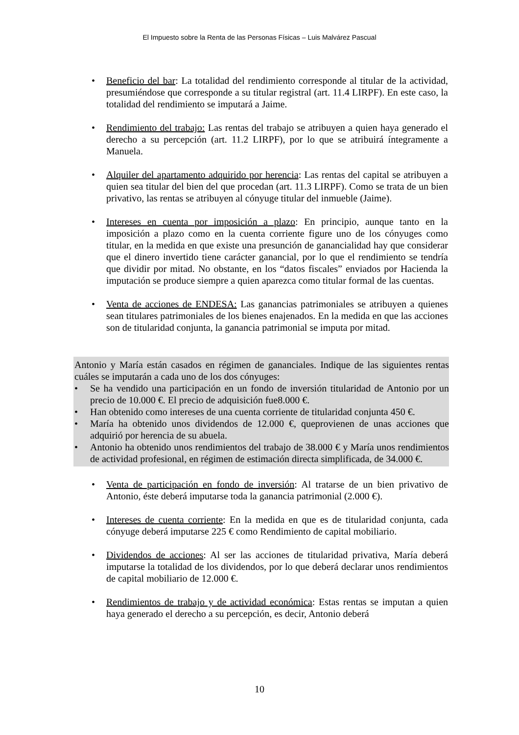El Impuesto sobre la Renta de las Personas Físicas – Luis Malvárez Pascual
• Beneficio del bar: La totalidad del rendimiento corresponde al titular de la actividad, presumiéndose que corresponde a su titular registral (art. 11.4 LIRPF). En este caso, la totalidad del rendimiento se imputará a Jaime.
• Rendimiento del trabajo: Las rentas del trabajo se atribuyen a quien haya generado el derecho a su percepción (art. 11.2 LIRPF), por lo que se atribuirá íntegramente a Manuela.
• Alquiler del apartamento adquirido por herencia: Las rentas del capital se atribuyen a quien sea titular del bien del que procedan (art. 11.3 LIRPF). Como se trata de un bien privativo, las rentas se atribuyen al cónyuge titular del inmueble (Jaime).
• Intereses en cuenta por imposición a plazo: En principio, aunque tanto en la imposición a plazo como en la cuenta corriente figure uno de los cónyuges como titular, en la medida en que existe una presunción de ganancialidad hay que considerar que el dinero invertido tiene carácter ganancial, por lo que el rendimiento se tendría que dividir por mitad. No obstante, en los “datos fiscales” enviados por Hacienda la imputación se produce siempre a quien aparezca como titular formal de las cuentas.
• Venta de acciones de ENDESA: Las ganancias patrimoniales se atribuyen a quienes sean titulares patrimoniales de los bienes enajenados. En la medida en que las acciones son de titularidad conjunta, la ganancia patrimonial se imputa por mitad.
Antonio y María están casados en régimen de gananciales. Indique de las siguientes rentas cuáles se imputarán a cada uno de los dos cónyuges:
• Se ha vendido una participación en un fondo de inversión titularidad de Antonio por un precio de 10.000 €. El precio de adquisición fue8.000 €.
• Han obtenido como intereses de una cuenta corriente de titularidad conjunta 450 €.
• María ha obtenido unos dividendos de 12.000 €, queprovienen de unas acciones que adquirió por herencia de su abuela.
• Antonio ha obtenido unos rendimientos del trabajo de 38.000 € y María unos rendimientos de actividad profesional, en régimen de estimación directa simplificada, de 34.000 €.
• Venta de participación en fondo de inversión: Al tratarse de un bien privativo de Antonio, éste deberá imputarse toda la ganancia patrimonial (2.000 €).
• Intereses de cuenta corriente: En la medida en que es de titularidad conjunta, cada cónyuge deberá imputarse 225 € como Rendimiento de capital mobiliario.
• Dividendos de acciones: Al ser las acciones de titularidad privativa, María deberá imputarse la totalidad de los dividendos, por lo que deberá declarar unos rendimientos de capital mobiliario de 12.000 €.
• Rendimientos de trabajo y de actividad económica: Estas rentas se imputan a quien haya generado el derecho a su percepción, es decir, Antonio deberá
10